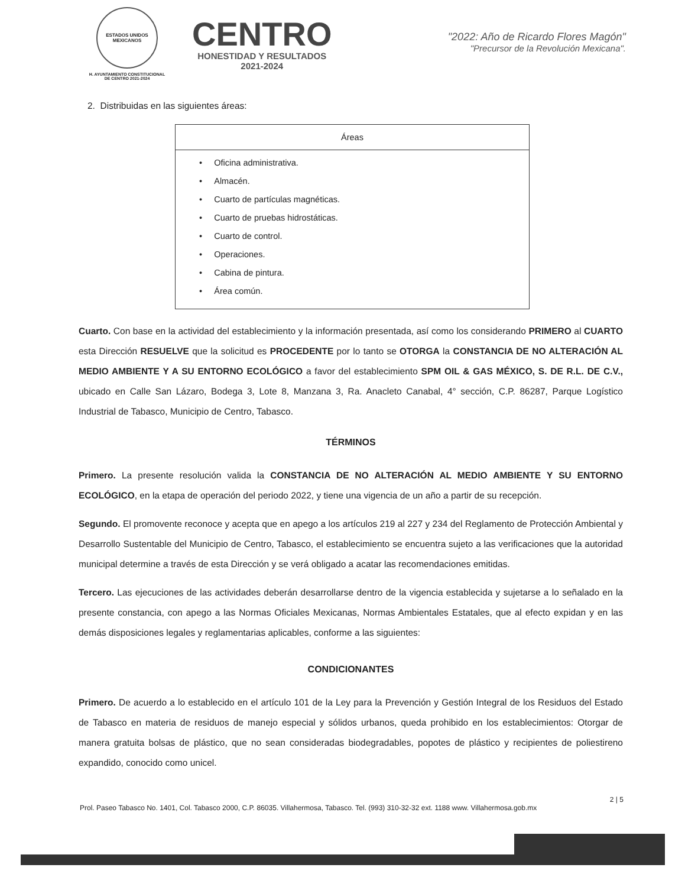ESTADOS UNIDOS MEXICANOS
H. AYUNTAMIENTO CONSTITUCIONAL
DE CENTRO 2021-2024
CENTRO
HONESTIDAD Y RESULTADOS
2021-2024
"2022: Año de Ricardo Flores Magón"
"Precursor de la Revolución Mexicana".
2. Distribuidas en las siguientes áreas:
| Áreas |
| --- |
| • Oficina administrativa. • Almacén. • Cuarto de partículas magnéticas. • Cuarto de pruebas hidrostáticas. • Cuarto de control. • Operaciones. • Cabina de pintura. • Área común. |
Cuarto. Con base en la actividad del establecimiento y la información presentada, así como los considerando PRIMERO al CUARTO esta Dirección RESUELVE que la solicitud es PROCEDENTE por lo tanto se OTORGA la CONSTANCIA DE NO ALTERACIÓN AL MEDIO AMBIENTE Y A SU ENTORNO ECOLÓGICO a favor del establecimiento SPM OIL & GAS MÉXICO, S. DE R.L. DE C.V., ubicado en Calle San Lázaro, Bodega 3, Lote 8, Manzana 3, Ra. Anacleto Canabal, 4° sección, C.P. 86287, Parque Logístico Industrial de Tabasco, Municipio de Centro, Tabasco.
TÉRMINOS
Primero. La presente resolución valida la CONSTANCIA DE NO ALTERACIÓN AL MEDIO AMBIENTE Y SU ENTORNO ECOLÓGICO, en la etapa de operación del periodo 2022, y tiene una vigencia de un año a partir de su recepción.
Segundo. El promovente reconoce y acepta que en apego a los artículos 219 al 227 y 234 del Reglamento de Protección Ambiental y Desarrollo Sustentable del Municipio de Centro, Tabasco, el establecimiento se encuentra sujeto a las verificaciones que la autoridad municipal determine a través de esta Dirección y se verá obligado a acatar las recomendaciones emitidas.
Tercero. Las ejecuciones de las actividades deberán desarrollarse dentro de la vigencia establecida y sujetarse a lo señalado en la presente constancia, con apego a las Normas Oficiales Mexicanas, Normas Ambientales Estatales, que al efecto expidan y en las demás disposiciones legales y reglamentarias aplicables, conforme a las siguientes:
CONDICIONANTES
Primero. De acuerdo a lo establecido en el artículo 101 de la Ley para la Prevención y Gestión Integral de los Residuos del Estado de Tabasco en materia de residuos de manejo especial y sólidos urbanos, queda prohibido en los establecimientos: Otorgar de manera gratuita bolsas de plástico, que no sean consideradas biodegradables, popotes de plástico y recipientes de poliestireno expandido, conocido como unicel.
2 | 5
Prol. Paseo Tabasco No. 1401, Col. Tabasco 2000, C.P. 86035. Villahermosa, Tabasco. Tel. (993) 310-32-32 ext. 1188 www. Villahermosa.gob.mx